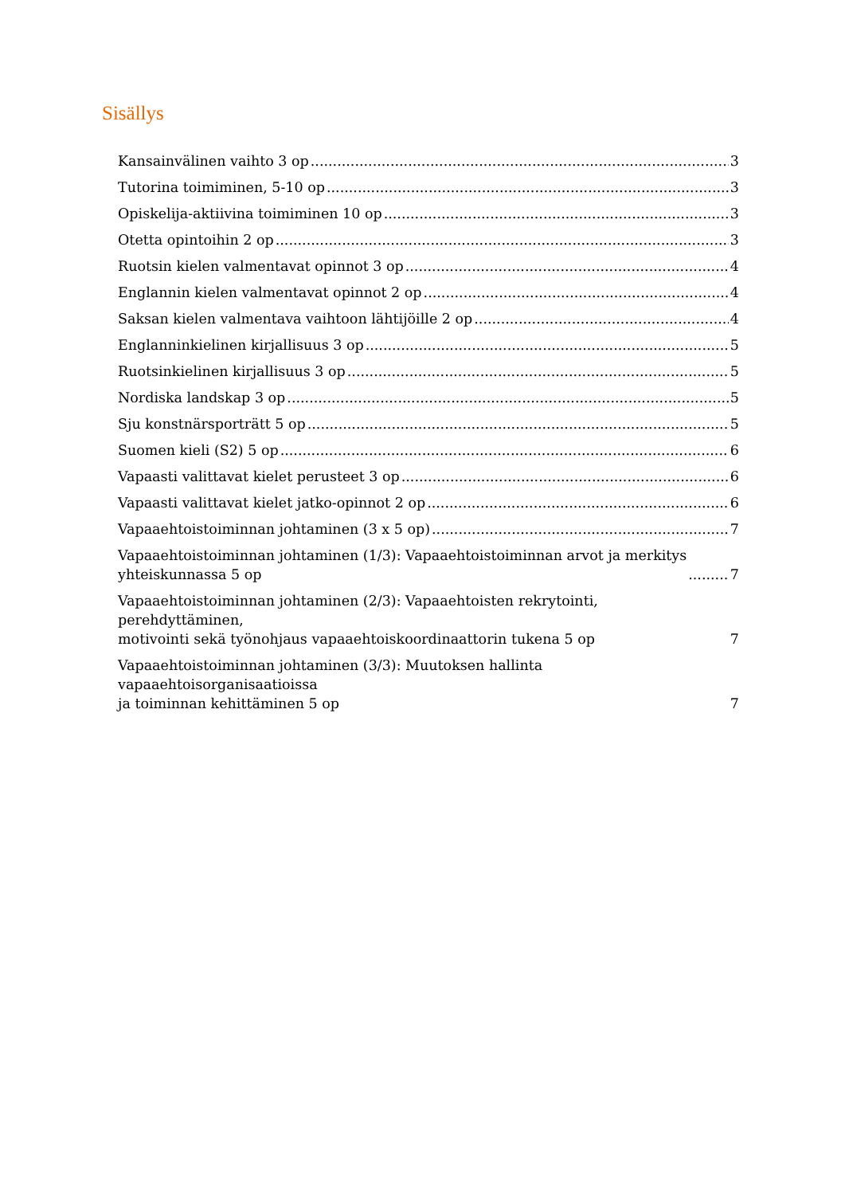Sisällys
Kansainvälinen vaihto 3 op 3
Tutorina toimiminen, 5-10 op 3
Opiskelija-aktiivina toimiminen 10 op 3
Otetta opintoihin 2 op 3
Ruotsin kielen valmentavat opinnot 3 op 4
Englannin kielen valmentavat opinnot 2 op 4
Saksan kielen valmentava vaihtoon lähtijöille 2 op 4
Englanninkielinen kirjallisuus 3 op 5
Ruotsinkielinen kirjallisuus 3 op 5
Nordiska landskap 3 op 5
Sju konstnärsporträtt 5 op 5
Suomen kieli (S2) 5 op 6
Vapaasti valittavat kielet perusteet 3 op 6
Vapaasti valittavat kielet jatko-opinnot 2 op 6
Vapaaehtoistoiminnan johtaminen (3 x 5 op) 7
Vapaaehtoistoiminnan johtaminen (1/3): Vapaaehtoistoiminnan arvot ja merkitys
yhteiskunnassa 5 op 7
Vapaaehtoistoiminnan johtaminen (2/3): Vapaaehtoisten rekrytointi, perehdyttäminen,
motivointi sekä työnohjaus vapaaehtoiskoordinaattorin tukena 5 op 7
Vapaaehtoistoiminnan johtaminen (3/3): Muutoksen hallinta vapaaehtoisorganisaatioissa
ja toiminnan kehittäminen 5 op 7